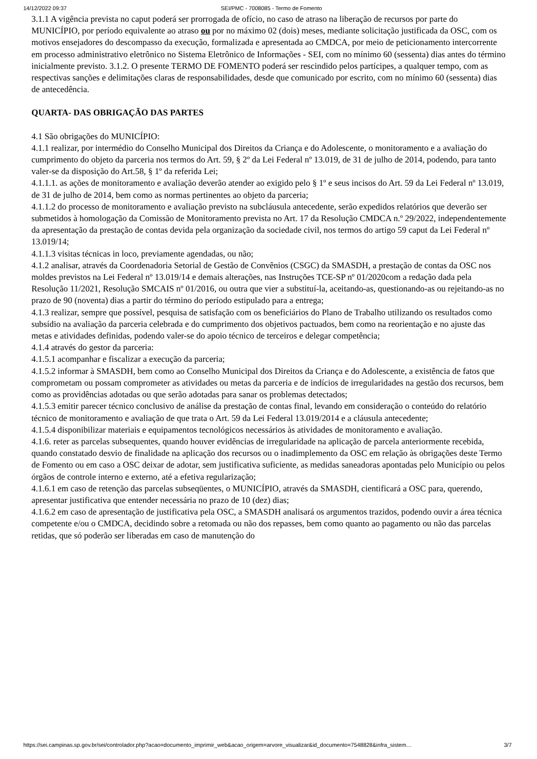14/12/2022 09:37 SEI/PMC - 7008085 - Termo de Fomento
3.1.1 A vigência prevista no caput poderá ser prorrogada de ofício, no caso de atraso na liberação de recursos por parte do MUNICÍPIO, por período equivalente ao atraso ou por no máximo 02 (dois) meses, mediante solicitação justificada da OSC, com os motivos ensejadores do descompasso da execução, formalizada e apresentada ao CMDCA, por meio de peticionamento intercorrente em processo administrativo eletrônico no Sistema Eletrônico de Informações - SEI, com no mínimo 60 (sessenta) dias antes do término inicialmente previsto. 3.1.2. O presente TERMO DE FOMENTO poderá ser rescindido pelos partícipes, a qualquer tempo, com as respectivas sanções e delimitações claras de responsabilidades, desde que comunicado por escrito, com no mínimo 60 (sessenta) dias de antecedência.
QUARTA- DAS OBRIGAÇÃO DAS PARTES
4.1 São obrigações do MUNICÍPIO:
4.1.1 realizar, por intermédio do Conselho Municipal dos Direitos da Criança e do Adolescente, o monitoramento e a avaliação do cumprimento do objeto da parceria nos termos do Art. 59, § 2º da Lei Federal nº 13.019, de 31 de julho de 2014, podendo, para tanto valer-se da disposição do Art.58, § 1º da referida Lei;
4.1.1.1. as ações de monitoramento e avaliação deverão atender ao exigido pelo § 1º e seus incisos do Art. 59 da Lei Federal nº 13.019, de 31 de julho de 2014, bem como as normas pertinentes ao objeto da parceria;
4.1.1.2 do processo de monitoramento e avaliação previsto na subcláusula antecedente, serão expedidos relatórios que deverão ser submetidos à homologação da Comissão de Monitoramento prevista no Art. 17 da Resolução CMDCA n.º 29/2022, independentemente da apresentação da prestação de contas devida pela organização da sociedade civil, nos termos do artigo 59 caput da Lei Federal nº 13.019/14;
4.1.1.3 visitas técnicas in loco, previamente agendadas, ou não;
4.1.2 analisar, através da Coordenadoria Setorial de Gestão de Convênios (CSGC) da SMASDH, a prestação de contas da OSC nos moldes previstos na Lei Federal nº 13.019/14 e demais alterações, nas Instruções TCE-SP nº 01/2020com a redação dada pela Resolução 11/2021, Resolução SMCAIS nº 01/2016, ou outra que vier a substituí-la, aceitando-as, questionando-as ou rejeitando-as no prazo de 90 (noventa) dias a partir do término do período estipulado para a entrega;
4.1.3 realizar, sempre que possível, pesquisa de satisfação com os beneficiários do Plano de Trabalho utilizando os resultados como subsídio na avaliação da parceria celebrada e do cumprimento dos objetivos pactuados, bem como na reorientação e no ajuste das metas e atividades definidas, podendo valer-se do apoio técnico de terceiros e delegar competência;
4.1.4 através do gestor da parceria:
4.1.5.1 acompanhar e fiscalizar a execução da parceria;
4.1.5.2 informar à SMASDH, bem como ao Conselho Municipal dos Direitos da Criança e do Adolescente, a existência de fatos que comprometam ou possam comprometer as atividades ou metas da parceria e de indícios de irregularidades na gestão dos recursos, bem como as providências adotadas ou que serão adotadas para sanar os problemas detectados;
4.1.5.3 emitir parecer técnico conclusivo de análise da prestação de contas final, levando em consideração o conteúdo do relatório técnico de monitoramento e avaliação de que trata o Art. 59 da Lei Federal 13.019/2014 e a cláusula antecedente;
4.1.5.4 disponibilizar materiais e equipamentos tecnológicos necessários às atividades de monitoramento e avaliação.
4.1.6. reter as parcelas subsequentes, quando houver evidências de irregularidade na aplicação de parcela anteriormente recebida, quando constatado desvio de finalidade na aplicação dos recursos ou o inadimplemento da OSC em relação às obrigações deste Termo de Fomento ou em caso a OSC deixar de adotar, sem justificativa suficiente, as medidas saneadoras apontadas pelo Município ou pelos órgãos de controle interno e externo, até a efetiva regularização;
4.1.6.1 em caso de retenção das parcelas subseqüentes, o MUNICÍPIO, através da SMASDH, cientificará a OSC para, querendo, apresentar justificativa que entender necessária no prazo de 10 (dez) dias;
4.1.6.2 em caso de apresentação de justificativa pela OSC, a SMASDH analisará os argumentos trazidos, podendo ouvir a área técnica competente e/ou o CMDCA, decidindo sobre a retomada ou não dos repasses, bem como quanto ao pagamento ou não das parcelas retidas, que só poderão ser liberadas em caso de manutenção do
https://sei.campinas.sp.gov.br/sei/controlador.php?acao=documento_imprimir_web&acao_origem=arvore_visualizar&id_documento=7548828&infra_sistem… 3/7